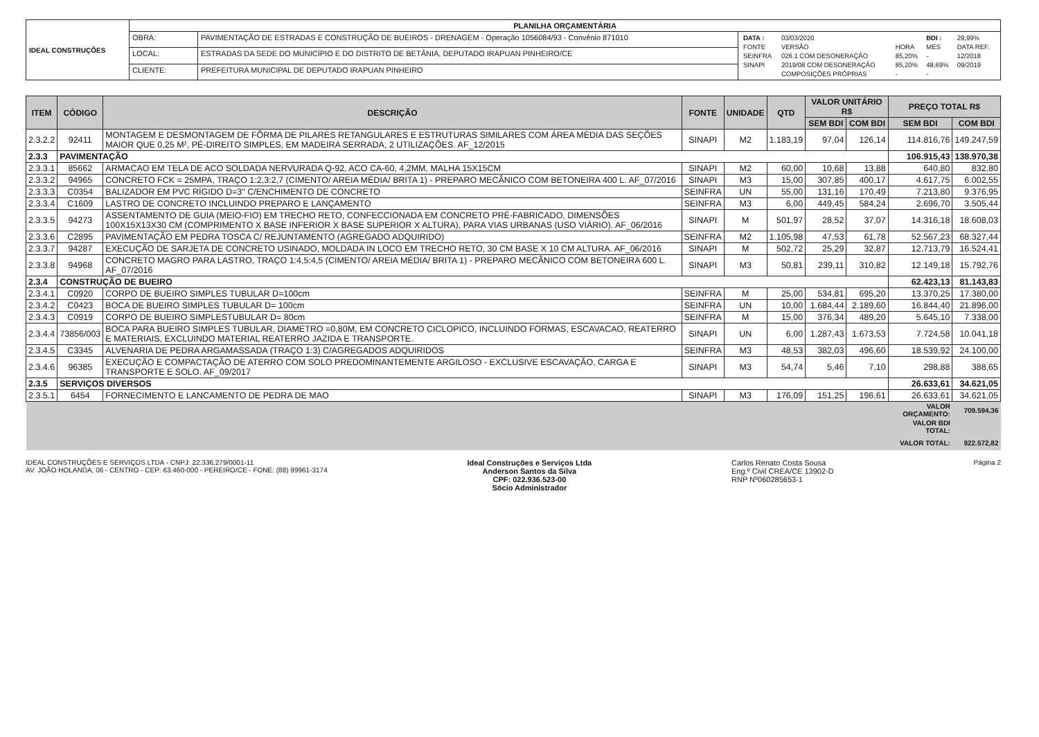| IDEAL CONSTRUÇÕES | PLANILHA ORÇAMENTÁRIA | | |
| | OBRA: | PAVIMENTAÇÃO DE ESTRADAS E CONSTRUÇÃO DE BUEIROS - DRENAGEM - Operação 1056084/93 - Convênio 871010 | / DATA : / 03/03/2020 / / BDI : / 29,99% / / FONTE / VERSÃO / HORA / MES / DATA REF. / / SEINFRA / 026.1 COM DESONERAÇÃO / 85,20% / - / 12/2018 / / SINAPI / 2019/08 COM DESONERAÇÃO / 85,20% / 48,69% / 09/2019 / / / COMPOSIÇÕES PRÓPRIAS / - / - / / |
| | LOCAL: | ESTRADAS DA SEDE DO MUNICÍPIO E DO DISTRITO DE BETÂNIA, DEPUTADO IRAPUAN PINHEIRO/CE | |
| | CLIENTE: | PREFEITURA MUNICIPAL DE DEPUTADO IRAPUAN PINHEIRO | |
| ITEM | CÓDIGO | DESCRIÇÃO | FONTE | UNIDADE | QTD | VALOR UNITÁRIO R$ | | PREÇO TOTAL R$ | |
| --- | --- | --- | --- | --- | --- | --- | --- | --- | --- |
| | | | | | | SEM BDI | COM BDI | SEM BDI | COM BDI |
| 2.3.2.2 | 92411 | MONTAGEM E DESMONTAGEM DE FÔRMA DE PILARES RETANGULARES E ESTRUTURAS SIMILARES COM ÁREA MÉDIA DAS SEÇÕES MAIOR QUE 0,25 M², PÉ-DIREITO SIMPLES, EM MADEIRA SERRADA, 2 UTILIZAÇÕES. AF_12/2015 | SINAPI | M2 | 1.183,19 | 97,04 | 126,14 | 114.816,76 | 149.247,59 |
| 2.3.3 | PAVIMENTAÇÃO | | | | | | | 106.915,43 | 138.970,38 |
| 2.3.3.1 | 85662 | ARMACAO EM TELA DE ACO SOLDADA NERVURADA Q-92, ACO CA-60, 4,2MM, MALHA 15X15CM | SINAPI | M2 | 60,00 | 10,68 | 13,88 | 640,80 | 832,80 |
| 2.3.3.2 | 94965 | CONCRETO FCK = 25MPA, TRAÇO 1:2,3:2,7 (CIMENTO/ AREIA MÉDIA/ BRITA 1) - PREPARO MECÂNICO COM BETONEIRA 400 L. AF_07/2016 | SINAPI | M3 | 15,00 | 307,85 | 400,17 | 4.617,75 | 6.002,55 |
| 2.3.3.3 | C0354 | BALIZADOR EM PVC RÍGIDO D=3" C/ENCHIMENTO DE CONCRETO | SEINFRA | UN | 55,00 | 131,16 | 170,49 | 7.213,80 | 9.376,95 |
| 2.3.3.4 | C1609 | LASTRO DE CONCRETO INCLUINDO PREPARO E LANÇAMENTO | SEINFRA | M3 | 6,00 | 449,45 | 584,24 | 2.696,70 | 3.505,44 |
| 2.3.3.5 | 94273 | ASSENTAMENTO DE GUIA (MEIO-FIO) EM TRECHO RETO, CONFECCIONADA EM CONCRETO PRÉ-FABRICADO, DIMENSÕES 100X15X13X30 CM (COMPRIMENTO X BASE INFERIOR X BASE SUPERIOR X ALTURA), PARA VIAS URBANAS (USO VIÁRIO). AF_06/2016 | SINAPI | M | 501,97 | 28,52 | 37,07 | 14.316,18 | 18.608,03 |
| 2.3.3.6 | C2895 | PAVIMENTAÇÃO EM PEDRA TOSCA C/ REJUNTAMENTO (AGREGADO ADQUIRIDO) | SEINFRA | M2 | 1.105,98 | 47,53 | 61,78 | 52.567,23 | 68.327,44 |
| 2.3.3.7 | 94287 | EXECUÇÃO DE SARJETA DE CONCRETO USINADO, MOLDADA IN LOCO EM TRECHO RETO, 30 CM BASE X 10 CM ALTURA. AF_06/2016 | SINAPI | M | 502,72 | 25,29 | 32,87 | 12.713,79 | 16.524,41 |
| 2.3.3.8 | 94968 | CONCRETO MAGRO PARA LASTRO, TRAÇO 1:4,5:4,5 (CIMENTO/ AREIA MÉDIA/ BRITA 1) - PREPARO MECÂNICO COM BETONEIRA 600 L. AF_07/2016 | SINAPI | M3 | 50,81 | 239,11 | 310,82 | 12.149,18 | 15.792,76 |
| 2.3.4 | CONSTRUÇÃO DE BUEIRO | | | | | | | 62.423,13 | 81.143,83 |
| 2.3.4.1 | C0920 | CORPO DE BUEIRO SIMPLES TUBULAR D=100cm | SEINFRA | M | 25,00 | 534,81 | 695,20 | 13.370,25 | 17.380,00 |
| 2.3.4.2 | C0423 | BOCA DE BUEIRO SIMPLES TUBULAR D= 100cm | SEINFRA | UN | 10,00 | 1.684,44 | 2.189,60 | 16.844,40 | 21.896,00 |
| 2.3.4.3 | C0919 | CORPO DE BUEIRO SIMPLESTUBULAR D= 80cm | SEINFRA | M | 15,00 | 376,34 | 489,20 | 5.645,10 | 7.338,00 |
| 2.3.4.4 | 73856/003 | BOCA PARA BUEIRO SIMPLES TUBULAR, DIAMETRO =0,80M, EM CONCRETO CICLOPICO, INCLUINDO FORMAS, ESCAVACAO, REATERRO E MATERIAIS, EXCLUINDO MATERIAL REATERRO JAZIDA E TRANSPORTE. | SINAPI | UN | 6,00 | 1.287,43 | 1.673,53 | 7.724,58 | 10.041,18 |
| 2.3.4.5 | C3345 | ALVENARIA DE PEDRA ARGAMASSADA (TRAÇO 1:3) C/AGREGADOS ADQUIRIDOS | SEINFRA | M3 | 48,53 | 382,03 | 496,60 | 18.539,92 | 24.100,00 |
| 2.3.4.6 | 96385 | EXECUÇÃO E COMPACTAÇÃO DE ATERRO COM SOLO PREDOMINANTEMENTE ARGILOSO - EXCLUSIVE ESCAVAÇÃO, CARGA E TRANSPORTE E SOLO. AF_09/2017 | SINAPI | M3 | 54,74 | 5,46 | 7,10 | 298,88 | 388,65 |
| 2.3.5 | SERVIÇOS DIVERSOS | | | | | | | 26.633,61 | 34.621,05 |
| 2.3.5.1 | 6454 | FORNECIMENTO E LANCAMENTO DE PEDRA DE MAO | SINAPI | M3 | 176,09 | 151,25 | 196,61 | 26.633,61 | 34.621,05 |
| | | | | | | | | VALOR ORÇAMENTO: | 709.594,36 |
| | | | | | | | | VALOR BDI TOTAL: | |
| | | | | | | | | VALOR TOTAL: | 922.572,82 |
IDEAL CONSTRUÇÕES E SERVIÇOS LTDA - CNPJ: 22.336.279/0001-11
AV. JOÃO HOLANDA, 06 - CENTRO - CEP: 63.460-000 - PEREIRO/CE - FONE: (88) 99961-3174
Ideal Construções e Serviços Ltda
Anderson Santos da Silva
CPF: 022.936.523-00
Sócio Administrador
Carlos Renato Costa Sousa
Eng.º Civil CREA/CE 13902-D
RNP Nº060285653-1
Página 2